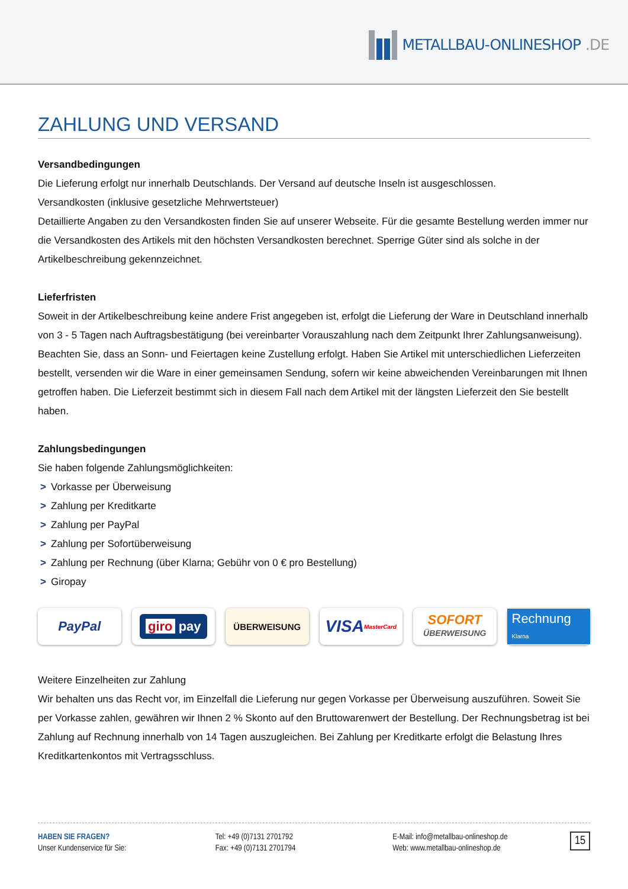METALLBAU-ONLINESHOP.DE
ZAHLUNG UND VERSAND
Versandbedingungen
Die Lieferung erfolgt nur innerhalb Deutschlands. Der Versand auf deutsche Inseln ist ausgeschlossen.
Versandkosten (inklusive gesetzliche Mehrwertsteuer)
Detaillierte Angaben zu den Versandkosten finden Sie auf unserer Webseite. Für die gesamte Bestellung werden immer nur die Versandkosten des Artikels mit den höchsten Versandkosten berechnet. Sperrige Güter sind als solche in der Artikelbeschreibung gekennzeichnet.
Lieferfristen
Soweit in der Artikelbeschreibung keine andere Frist angegeben ist, erfolgt die Lieferung der Ware in Deutschland innerhalb von 3 - 5 Tagen nach Auftragsbestätigung (bei vereinbarter Vorauszahlung nach dem Zeitpunkt Ihrer Zahlungsanweisung). Beachten Sie, dass an Sonn- und Feiertagen keine Zustellung erfolgt. Haben Sie Artikel mit unterschiedlichen Lieferzeiten bestellt, versenden wir die Ware in einer gemeinsamen Sendung, sofern wir keine abweichenden Vereinbarungen mit Ihnen getroffen haben. Die Lieferzeit bestimmt sich in diesem Fall nach dem Artikel mit der längsten Lieferzeit den Sie bestellt haben.
Zahlungsbedingungen
Sie haben folgende Zahlungsmöglichkeiten:
> Vorkasse per Überweisung
> Zahlung per Kreditkarte
> Zahlung per PayPal
> Zahlung per Sofortüberweisung
> Zahlung per Rechnung (über Klarna; Gebühr von 0 € pro Bestellung)
> Giropay
PayPal
giro pay
ÜBERWEISUNG
VISA MasterCard
SOFORT
ÜBERWEISUNG
Rechnung Klarna
Weitere Einzelheiten zur Zahlung
Wir behalten uns das Recht vor, im Einzelfall die Lieferung nur gegen Vorkasse per Überweisung auszuführen. Soweit Sie per Vorkasse zahlen, gewähren wir Ihnen 2 % Skonto auf den Bruttowarenwert der Bestellung. Der Rechnungsbetrag ist bei Zahlung auf Rechnung innerhalb von 14 Tagen auszugleichen. Bei Zahlung per Kreditkarte erfolgt die Belastung Ihres Kreditkartenkontos mit Vertragsschluss.
HABEN SIE FRAGEN?
Unser Kundenservice für Sie:
Tel: +49 (0)7131 2701792
Fax: +49 (0)7131 2701794
E-Mail: info@metallbau-onlineshop.de
Web: www.metallbau-onlineshop.de
15